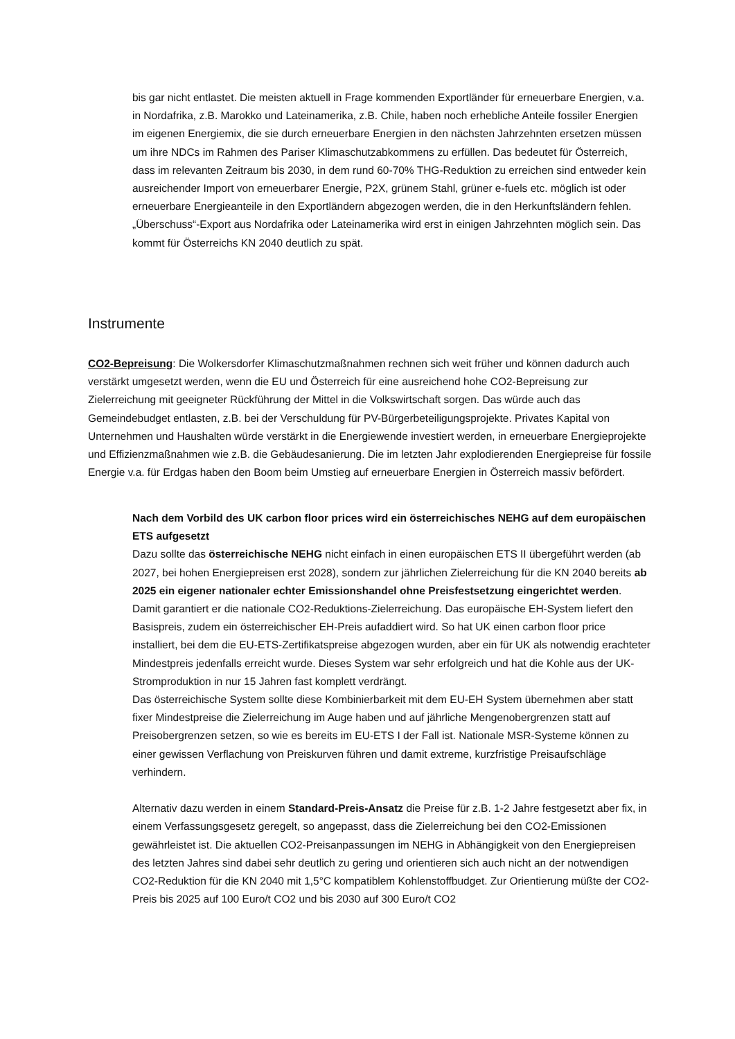bis gar nicht entlastet. Die meisten aktuell in Frage kommenden Exportländer für erneuerbare Energien, v.a. in Nordafrika, z.B. Marokko und Lateinamerika, z.B. Chile, haben noch erhebliche Anteile fossiler Energien im eigenen Energiemix, die sie durch erneuerbare Energien in den nächsten Jahrzehnten ersetzen müssen um ihre NDCs im Rahmen des Pariser Klimaschutzabkommens zu erfüllen. Das bedeutet für Österreich, dass im relevanten Zeitraum bis 2030, in dem rund 60-70% THG-Reduktion zu erreichen sind entweder kein ausreichender Import von erneuerbarer Energie, P2X, grünem Stahl, grüner e-fuels etc. möglich ist oder erneuerbare Energieanteile in den Exportländern abgezogen werden, die in den Herkunftsländern fehlen. „Überschuss“-Export aus Nordafrika oder Lateinamerika wird erst in einigen Jahrzehnten möglich sein. Das kommt für Österreichs KN 2040 deutlich zu spät.
Instrumente
CO2-Bepreisung: Die Wolkersdorfer Klimaschutzmaßnahmen rechnen sich weit früher und können dadurch auch verstärkt umgesetzt werden, wenn die EU und Österreich für eine ausreichend hohe CO2-Bepreisung zur Zielerreichung mit geeigneter Rückführung der Mittel in die Volkswirtschaft sorgen. Das würde auch das Gemeindebudget entlasten, z.B. bei der Verschuldung für PV-Bürgerbeteiligungsprojekte. Privates Kapital von Unternehmen und Haushalten würde verstärkt in die Energiewende investiert werden, in erneuerbare Energieprojekte und Effizienzmaßnahmen wie z.B. die Gebäudesanierung. Die im letzten Jahr explodierenden Energiepreise für fossile Energie v.a. für Erdgas haben den Boom beim Umstieg auf erneuerbare Energien in Österreich massiv befördert.
Nach dem Vorbild des UK carbon floor prices wird ein österreichisches NEHG auf dem europäischen ETS aufgesetzt
Dazu sollte das österreichische NEHG nicht einfach in einen europäischen ETS II übergeführt werden (ab 2027, bei hohen Energiepreisen erst 2028), sondern zur jährlichen Zielerreichung für die KN 2040 bereits ab 2025 ein eigener nationaler echter Emissionshandel ohne Preisfestsetzung eingerichtet werden. Damit garantiert er die nationale CO2-Reduktions-Zielerreichung. Das europäische EH-System liefert den Basispreis, zudem ein österreichischer EH-Preis aufaddiert wird. So hat UK einen carbon floor price installiert, bei dem die EU-ETS-Zertifikatspreise abgezogen wurden, aber ein für UK als notwendig erachteter Mindestpreis jedenfalls erreicht wurde. Dieses System war sehr erfolgreich und hat die Kohle aus der UK-Stromproduktion in nur 15 Jahren fast komplett verdrängt.
Das österreichische System sollte diese Kombinierbarkeit mit dem EU-EH System übernehmen aber statt fixer Mindestpreise die Zielerreichung im Auge haben und auf jährliche Mengenobergrenzen statt auf Preisobergrenzen setzen, so wie es bereits im EU-ETS I der Fall ist. Nationale MSR-Systeme können zu einer gewissen Verflachung von Preiskurven führen und damit extreme, kurzfristige Preisaufschläge verhindern.
Alternativ dazu werden in einem Standard-Preis-Ansatz die Preise für z.B. 1-2 Jahre festgesetzt aber fix, in einem Verfassungsgesetz geregelt, so angepasst, dass die Zielerreichung bei den CO2-Emissionen gewährleistet ist. Die aktuellen CO2-Preisanpassungen im NEHG in Abhängigkeit von den Energiepreisen des letzten Jahres sind dabei sehr deutlich zu gering und orientieren sich auch nicht an der notwendigen CO2-Reduktion für die KN 2040 mit 1,5°C kompatiblem Kohlenstoffbudget. Zur Orientierung müßte der CO2-Preis bis 2025 auf 100 Euro/t CO2 und bis 2030 auf 300 Euro/t CO2